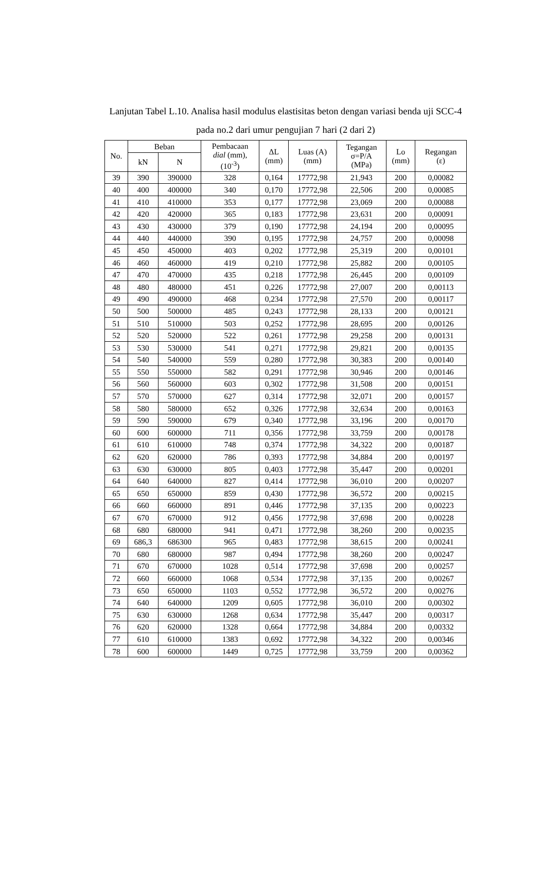Lanjutan Tabel L.10. Analisa hasil modulus elastisitas beton dengan variasi benda uji SCC-4 pada no.2 dari umur pengujian 7 hari (2 dari 2)
| No. | Beban | | Pembacaan dial (mm), (10<sup>-3</sup>) | ΔL (mm) | Luas (A) (mm) | Tegangan σ=P/A (MPa) | Lo (mm) | Regangan (ε) |
| --- | --- | --- | --- | --- | --- | --- | --- | --- |
| | kN | N | | | | | | |
| 39 | 390 | 390000 | 328 | 0,164 | 17772,98 | 21,943 | 200 | 0,00082 |
| 40 | 400 | 400000 | 340 | 0,170 | 17772,98 | 22,506 | 200 | 0,00085 |
| 41 | 410 | 410000 | 353 | 0,177 | 17772,98 | 23,069 | 200 | 0,00088 |
| 42 | 420 | 420000 | 365 | 0,183 | 17772,98 | 23,631 | 200 | 0,00091 |
| 43 | 430 | 430000 | 379 | 0,190 | 17772,98 | 24,194 | 200 | 0,00095 |
| 44 | 440 | 440000 | 390 | 0,195 | 17772,98 | 24,757 | 200 | 0,00098 |
| 45 | 450 | 450000 | 403 | 0,202 | 17772,98 | 25,319 | 200 | 0,00101 |
| 46 | 460 | 460000 | 419 | 0,210 | 17772,98 | 25,882 | 200 | 0,00105 |
| 47 | 470 | 470000 | 435 | 0,218 | 17772,98 | 26,445 | 200 | 0,00109 |
| 48 | 480 | 480000 | 451 | 0,226 | 17772,98 | 27,007 | 200 | 0,00113 |
| 49 | 490 | 490000 | 468 | 0,234 | 17772,98 | 27,570 | 200 | 0,00117 |
| 50 | 500 | 500000 | 485 | 0,243 | 17772,98 | 28,133 | 200 | 0,00121 |
| 51 | 510 | 510000 | 503 | 0,252 | 17772,98 | 28,695 | 200 | 0,00126 |
| 52 | 520 | 520000 | 522 | 0,261 | 17772,98 | 29,258 | 200 | 0,00131 |
| 53 | 530 | 530000 | 541 | 0,271 | 17772,98 | 29,821 | 200 | 0,00135 |
| 54 | 540 | 540000 | 559 | 0,280 | 17772,98 | 30,383 | 200 | 0,00140 |
| 55 | 550 | 550000 | 582 | 0,291 | 17772,98 | 30,946 | 200 | 0,00146 |
| 56 | 560 | 560000 | 603 | 0,302 | 17772,98 | 31,508 | 200 | 0,00151 |
| 57 | 570 | 570000 | 627 | 0,314 | 17772,98 | 32,071 | 200 | 0,00157 |
| 58 | 580 | 580000 | 652 | 0,326 | 17772,98 | 32,634 | 200 | 0,00163 |
| 59 | 590 | 590000 | 679 | 0,340 | 17772,98 | 33,196 | 200 | 0,00170 |
| 60 | 600 | 600000 | 711 | 0,356 | 17772,98 | 33,759 | 200 | 0,00178 |
| 61 | 610 | 610000 | 748 | 0,374 | 17772,98 | 34,322 | 200 | 0,00187 |
| 62 | 620 | 620000 | 786 | 0,393 | 17772,98 | 34,884 | 200 | 0,00197 |
| 63 | 630 | 630000 | 805 | 0,403 | 17772,98 | 35,447 | 200 | 0,00201 |
| 64 | 640 | 640000 | 827 | 0,414 | 17772,98 | 36,010 | 200 | 0,00207 |
| 65 | 650 | 650000 | 859 | 0,430 | 17772,98 | 36,572 | 200 | 0,00215 |
| 66 | 660 | 660000 | 891 | 0,446 | 17772,98 | 37,135 | 200 | 0,00223 |
| 67 | 670 | 670000 | 912 | 0,456 | 17772,98 | 37,698 | 200 | 0,00228 |
| 68 | 680 | 680000 | 941 | 0,471 | 17772,98 | 38,260 | 200 | 0,00235 |
| 69 | 686,3 | 686300 | 965 | 0,483 | 17772,98 | 38,615 | 200 | 0,00241 |
| 70 | 680 | 680000 | 987 | 0,494 | 17772,98 | 38,260 | 200 | 0,00247 |
| 71 | 670 | 670000 | 1028 | 0,514 | 17772,98 | 37,698 | 200 | 0,00257 |
| 72 | 660 | 660000 | 1068 | 0,534 | 17772,98 | 37,135 | 200 | 0,00267 |
| 73 | 650 | 650000 | 1103 | 0,552 | 17772,98 | 36,572 | 200 | 0,00276 |
| 74 | 640 | 640000 | 1209 | 0,605 | 17772,98 | 36,010 | 200 | 0,00302 |
| 75 | 630 | 630000 | 1268 | 0,634 | 17772,98 | 35,447 | 200 | 0,00317 |
| 76 | 620 | 620000 | 1328 | 0,664 | 17772,98 | 34,884 | 200 | 0,00332 |
| 77 | 610 | 610000 | 1383 | 0,692 | 17772,98 | 34,322 | 200 | 0,00346 |
| 78 | 600 | 600000 | 1449 | 0,725 | 17772,98 | 33,759 | 200 | 0,00362 |